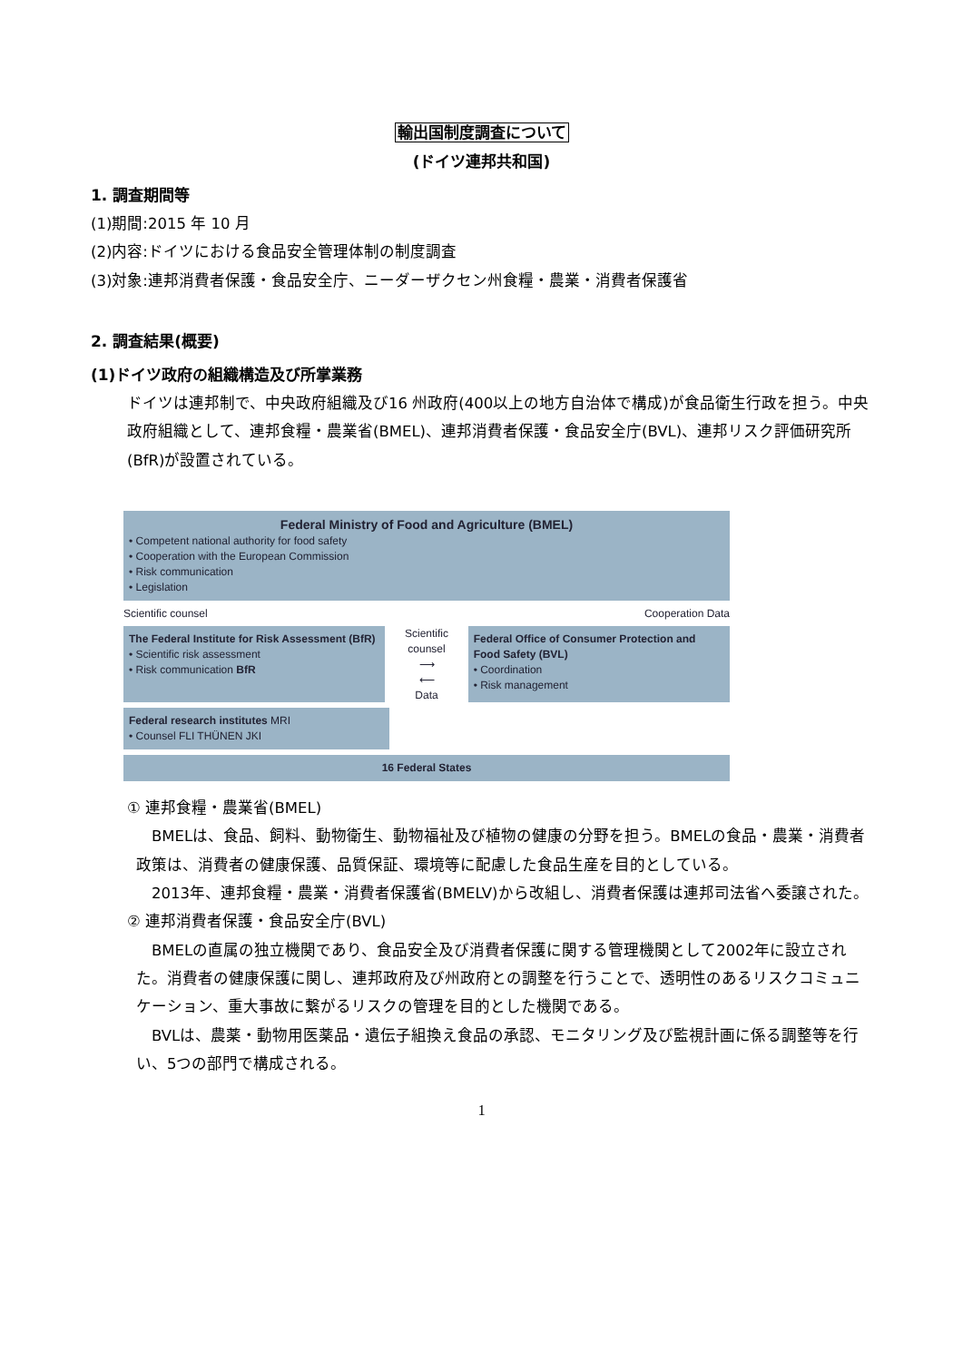輸出国制度調査について
(ドイツ連邦共和国)
1. 調査期間等
(1)期間:2015 年 10 月
(2)内容:ドイツにおける食品安全管理体制の制度調査
(3)対象:連邦消費者保護・食品安全庁、ニーダーザクセン州食糧・農業・消費者保護省
2. 調査結果(概要)
(1)ドイツ政府の組織構造及び所掌業務
ドイツは連邦制で、中央政府組織及び16 州政府(400以上の地方自治体で構成)が食品衛生行政を担う。中央政府組織として、連邦食糧・農業省(BMEL)、連邦消費者保護・食品安全庁(BVL)、連邦リスク評価研究所(BfR)が設置されている。
Federal Ministry of Food and Agriculture (BMEL)
• Competent national authority for food safety
• Cooperation with the European Commission
• Risk communication
• Legislation
Scientific counsel Cooperation Data
The Federal Institute for Risk Assessment (BfR)
• Scientific risk assessment
• Risk communication BfR
Scientific counsel
⟶
⟵
Data
Federal Office of Consumer Protection and Food Safety (BVL)
• Coordination
• Risk management
Federal research institutes MRI
• Counsel FLI THÜNEN JKI
16 Federal States
① 連邦食糧・農業省(BMEL)
　BMELは、食品、飼料、動物衛生、動物福祉及び植物の健康の分野を担う。BMELの食品・農業・消費者政策は、消費者の健康保護、品質保証、環境等に配慮した食品生産を目的としている。
　2013年、連邦食糧・農業・消費者保護省(BMELV)から改組し、消費者保護は連邦司法省へ委譲された。
② 連邦消費者保護・食品安全庁(BVL)
　BMELの直属の独立機関であり、食品安全及び消費者保護に関する管理機関として2002年に設立された。消費者の健康保護に関し、連邦政府及び州政府との調整を行うことで、透明性のあるリスクコミュニケーション、重大事故に繋がるリスクの管理を目的とした機関である。
　BVLは、農薬・動物用医薬品・遺伝子組換え食品の承認、モニタリング及び監視計画に係る調整等を行い、5つの部門で構成される。
1